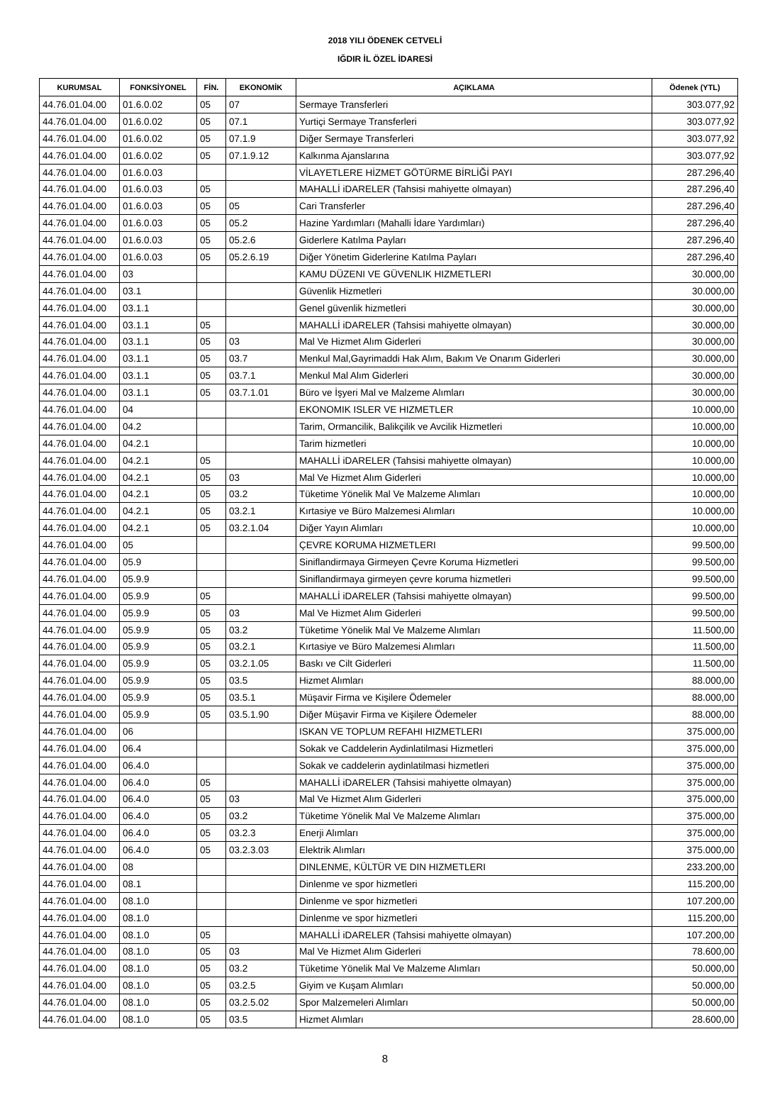2018 YILI ÖDENEK CETVELİ
IĞDIR İL ÖZEL İDARESİ
| KURUMSAL | FONKSİYONEL | FİN. | EKONOMİK | AÇIKLAMA | Ödenek (YTL) |
| --- | --- | --- | --- | --- | --- |
| 44.76.01.04.00 | 01.6.0.02 | 05 | 07 | Sermaye Transferleri | 303.077,92 |
| 44.76.01.04.00 | 01.6.0.02 | 05 | 07.1 | Yurtiçi Sermaye Transferleri | 303.077,92 |
| 44.76.01.04.00 | 01.6.0.02 | 05 | 07.1.9 | Diğer Sermaye Transferleri | 303.077,92 |
| 44.76.01.04.00 | 01.6.0.02 | 05 | 07.1.9.12 | Kalkınma Ajanslarına | 303.077,92 |
| 44.76.01.04.00 | 01.6.0.03 | | | VİLAYETLERE HİZMET GÖTÜRME BİRLİĞİ PAYI | 287.296,40 |
| 44.76.01.04.00 | 01.6.0.03 | 05 | | MAHALLİ iDARELER (Tahsisi mahiyette olmayan) | 287.296,40 |
| 44.76.01.04.00 | 01.6.0.03 | 05 | 05 | Cari Transferler | 287.296,40 |
| 44.76.01.04.00 | 01.6.0.03 | 05 | 05.2 | Hazine Yardımları (Mahalli İdare Yardımları) | 287.296,40 |
| 44.76.01.04.00 | 01.6.0.03 | 05 | 05.2.6 | Giderlere Katılma Payları | 287.296,40 |
| 44.76.01.04.00 | 01.6.0.03 | 05 | 05.2.6.19 | Diğer Yönetim Giderlerine Katılma Payları | 287.296,40 |
| 44.76.01.04.00 | 03 | | | KAMU DÜZENI VE GÜVENLIK HIZMETLERI | 30.000,00 |
| 44.76.01.04.00 | 03.1 | | | Güvenlik Hizmetleri | 30.000,00 |
| 44.76.01.04.00 | 03.1.1 | | | Genel güvenlik hizmetleri | 30.000,00 |
| 44.76.01.04.00 | 03.1.1 | 05 | | MAHALLİ iDARELER (Tahsisi mahiyette olmayan) | 30.000,00 |
| 44.76.01.04.00 | 03.1.1 | 05 | 03 | Mal Ve Hizmet Alım Giderleri | 30.000,00 |
| 44.76.01.04.00 | 03.1.1 | 05 | 03.7 | Menkul Mal,Gayrimaddi Hak Alım, Bakım Ve Onarım Giderleri | 30.000,00 |
| 44.76.01.04.00 | 03.1.1 | 05 | 03.7.1 | Menkul Mal Alım Giderleri | 30.000,00 |
| 44.76.01.04.00 | 03.1.1 | 05 | 03.7.1.01 | Büro ve İşyeri Mal ve Malzeme Alımları | 30.000,00 |
| 44.76.01.04.00 | 04 | | | EKONOMIK ISLER VE HIZMETLER | 10.000,00 |
| 44.76.01.04.00 | 04.2 | | | Tarim, Ormancilik, Balikçilik ve Avcilik Hizmetleri | 10.000,00 |
| 44.76.01.04.00 | 04.2.1 | | | Tarim hizmetleri | 10.000,00 |
| 44.76.01.04.00 | 04.2.1 | 05 | | MAHALLİ iDARELER (Tahsisi mahiyette olmayan) | 10.000,00 |
| 44.76.01.04.00 | 04.2.1 | 05 | 03 | Mal Ve Hizmet Alım Giderleri | 10.000,00 |
| 44.76.01.04.00 | 04.2.1 | 05 | 03.2 | Tüketime Yönelik Mal Ve Malzeme Alımları | 10.000,00 |
| 44.76.01.04.00 | 04.2.1 | 05 | 03.2.1 | Kırtasiye ve Büro Malzemesi Alımları | 10.000,00 |
| 44.76.01.04.00 | 04.2.1 | 05 | 03.2.1.04 | Diğer Yayın Alımları | 10.000,00 |
| 44.76.01.04.00 | 05 | | | ÇEVRE KORUMA HIZMETLERI | 99.500,00 |
| 44.76.01.04.00 | 05.9 | | | Siniflandirmaya Girmeyen Çevre Koruma Hizmetleri | 99.500,00 |
| 44.76.01.04.00 | 05.9.9 | | | Siniflandirmaya girmeyen çevre koruma hizmetleri | 99.500,00 |
| 44.76.01.04.00 | 05.9.9 | 05 | | MAHALLİ iDARELER (Tahsisi mahiyette olmayan) | 99.500,00 |
| 44.76.01.04.00 | 05.9.9 | 05 | 03 | Mal Ve Hizmet Alım Giderleri | 99.500,00 |
| 44.76.01.04.00 | 05.9.9 | 05 | 03.2 | Tüketime Yönelik Mal Ve Malzeme Alımları | 11.500,00 |
| 44.76.01.04.00 | 05.9.9 | 05 | 03.2.1 | Kırtasiye ve Büro Malzemesi Alımları | 11.500,00 |
| 44.76.01.04.00 | 05.9.9 | 05 | 03.2.1.05 | Baskı ve Cilt Giderleri | 11.500,00 |
| 44.76.01.04.00 | 05.9.9 | 05 | 03.5 | Hizmet Alımları | 88.000,00 |
| 44.76.01.04.00 | 05.9.9 | 05 | 03.5.1 | Müşavir Firma ve Kişilere Ödemeler | 88.000,00 |
| 44.76.01.04.00 | 05.9.9 | 05 | 03.5.1.90 | Diğer Müşavir Firma ve Kişilere Ödemeler | 88.000,00 |
| 44.76.01.04.00 | 06 | | | ISKAN VE TOPLUM REFAHI HIZMETLERI | 375.000,00 |
| 44.76.01.04.00 | 06.4 | | | Sokak ve Caddelerin Aydinlatilmasi Hizmetleri | 375.000,00 |
| 44.76.01.04.00 | 06.4.0 | | | Sokak ve caddelerin aydinlatilmasi hizmetleri | 375.000,00 |
| 44.76.01.04.00 | 06.4.0 | 05 | | MAHALLİ iDARELER (Tahsisi mahiyette olmayan) | 375.000,00 |
| 44.76.01.04.00 | 06.4.0 | 05 | 03 | Mal Ve Hizmet Alım Giderleri | 375.000,00 |
| 44.76.01.04.00 | 06.4.0 | 05 | 03.2 | Tüketime Yönelik Mal Ve Malzeme Alımları | 375.000,00 |
| 44.76.01.04.00 | 06.4.0 | 05 | 03.2.3 | Enerji Alımları | 375.000,00 |
| 44.76.01.04.00 | 06.4.0 | 05 | 03.2.3.03 | Elektrik Alımları | 375.000,00 |
| 44.76.01.04.00 | 08 | | | DINLENME, KÜLTÜR VE DIN HIZMETLERI | 233.200,00 |
| 44.76.01.04.00 | 08.1 | | | Dinlenme ve spor hizmetleri | 115.200,00 |
| 44.76.01.04.00 | 08.1.0 | | | Dinlenme ve spor hizmetleri | 107.200,00 |
| 44.76.01.04.00 | 08.1.0 | | | Dinlenme ve spor hizmetleri | 115.200,00 |
| 44.76.01.04.00 | 08.1.0 | 05 | | MAHALLİ iDARELER (Tahsisi mahiyette olmayan) | 107.200,00 |
| 44.76.01.04.00 | 08.1.0 | 05 | 03 | Mal Ve Hizmet Alım Giderleri | 78.600,00 |
| 44.76.01.04.00 | 08.1.0 | 05 | 03.2 | Tüketime Yönelik Mal Ve Malzeme Alımları | 50.000,00 |
| 44.76.01.04.00 | 08.1.0 | 05 | 03.2.5 | Giyim ve Kuşam Alımları | 50.000,00 |
| 44.76.01.04.00 | 08.1.0 | 05 | 03.2.5.02 | Spor Malzemeleri Alımları | 50.000,00 |
| 44.76.01.04.00 | 08.1.0 | 05 | 03.5 | Hizmet Alımları | 28.600,00 |
8